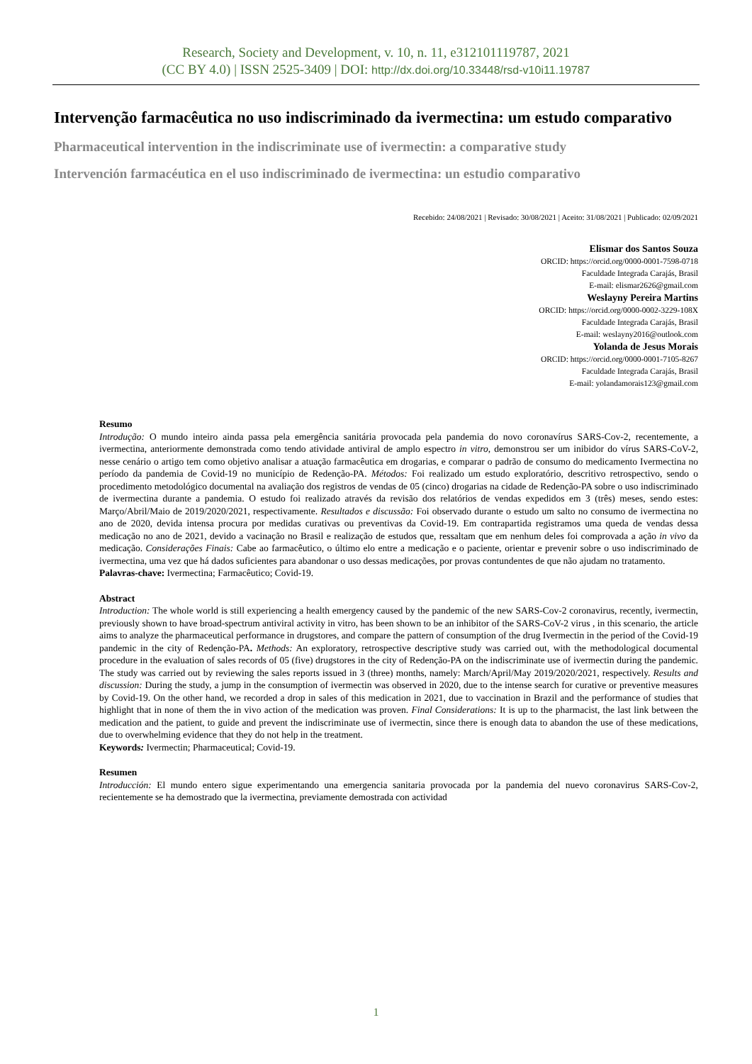Research, Society and Development, v. 10, n. 11, e312101119787, 2021
(CC BY 4.0) | ISSN 2525-3409 | DOI: http://dx.doi.org/10.33448/rsd-v10i11.19787
Intervenção farmacêutica no uso indiscriminado da ivermectina: um estudo comparativo
Pharmaceutical intervention in the indiscriminate use of ivermectin: a comparative study
Intervención farmacéutica en el uso indiscriminado de ivermectina: un estudio comparativo
Recebido: 24/08/2021 | Revisado: 30/08/2021 | Aceito: 31/08/2021 | Publicado: 02/09/2021
Elismar dos Santos Souza
ORCID: https://orcid.org/0000-0001-7598-0718
Faculdade Integrada Carajás, Brasil
E-mail: elismar2626@gmail.com
Weslayny Pereira Martins
ORCID: https://orcid.org/0000-0002-3229-108X
Faculdade Integrada Carajás, Brasil
E-mail: weslayny2016@outlook.com
Yolanda de Jesus Morais
ORCID: https://orcid.org/0000-0001-7105-8267
Faculdade Integrada Carajás, Brasil
E-mail: yolandamorais123@gmail.com
Resumo
Introdução: O mundo inteiro ainda passa pela emergência sanitária provocada pela pandemia do novo coronavírus SARS-Cov-2, recentemente, a ivermectina, anteriormente demonstrada como tendo atividade antiviral de amplo espectro in vitro, demonstrou ser um inibidor do vírus SARS-CoV-2, nesse cenário o artigo tem como objetivo analisar a atuação farmacêutica em drogarias, e comparar o padrão de consumo do medicamento Ivermectina no período da pandemia de Covid-19 no município de Redenção-PA. Métodos: Foi realizado um estudo exploratório, descritivo retrospectivo, sendo o procedimento metodológico documental na avaliação dos registros de vendas de 05 (cinco) drogarias na cidade de Redenção-PA sobre o uso indiscriminado de ivermectina durante a pandemia. O estudo foi realizado através da revisão dos relatórios de vendas expedidos em 3 (três) meses, sendo estes: Março/Abril/Maio de 2019/2020/2021, respectivamente. Resultados e discussão: Foi observado durante o estudo um salto no consumo de ivermectina no ano de 2020, devida intensa procura por medidas curativas ou preventivas da Covid-19. Em contrapartida registramos uma queda de vendas dessa medicação no ano de 2021, devido a vacinação no Brasil e realização de estudos que, ressaltam que em nenhum deles foi comprovada a ação in vivo da medicação. Considerações Finais: Cabe ao farmacêutico, o último elo entre a medicação e o paciente, orientar e prevenir sobre o uso indiscriminado de ivermectina, uma vez que há dados suficientes para abandonar o uso dessas medicações, por provas contundentes de que não ajudam no tratamento.
Palavras-chave: Ivermectina; Farmacêutico; Covid-19.
Abstract
Introduction: The whole world is still experiencing a health emergency caused by the pandemic of the new SARS-Cov-2 coronavirus, recently, ivermectin, previously shown to have broad-spectrum antiviral activity in vitro, has been shown to be an inhibitor of the SARS-CoV-2 virus , in this scenario, the article aims to analyze the pharmaceutical performance in drugstores, and compare the pattern of consumption of the drug Ivermectin in the period of the Covid-19 pandemic in the city of Redenção-PA. Methods: An exploratory, retrospective descriptive study was carried out, with the methodological documental procedure in the evaluation of sales records of 05 (five) drugstores in the city of Redenção-PA on the indiscriminate use of ivermectin during the pandemic. The study was carried out by reviewing the sales reports issued in 3 (three) months, namely: March/April/May 2019/2020/2021, respectively. Results and discussion: During the study, a jump in the consumption of ivermectin was observed in 2020, due to the intense search for curative or preventive measures by Covid-19. On the other hand, we recorded a drop in sales of this medication in 2021, due to vaccination in Brazil and the performance of studies that highlight that in none of them the in vivo action of the medication was proven. Final Considerations: It is up to the pharmacist, the last link between the medication and the patient, to guide and prevent the indiscriminate use of ivermectin, since there is enough data to abandon the use of these medications, due to overwhelming evidence that they do not help in the treatment.
Keywords: Ivermectin; Pharmaceutical; Covid-19.
Resumen
Introducción: El mundo entero sigue experimentando una emergencia sanitaria provocada por la pandemia del nuevo coronavirus SARS-Cov-2, recientemente se ha demostrado que la ivermectina, previamente demostrada con actividad
1